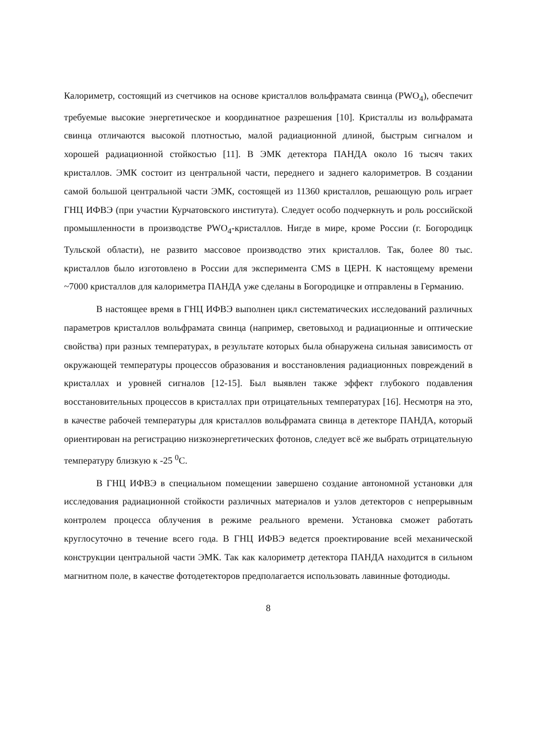Калориметр, состоящий из счетчиков на основе кристаллов вольфрамата свинца (PWO<sub>4</sub>), обеспечит требуемые высокие энергетическое и координатное разрешения [10]. Кристаллы из вольфрамата свинца отличаются высокой плотностью, малой радиационной длиной, быстрым сигналом и хорошей радиационной стойкостью [11]. В ЭМК детектора ПАНДА около 16 тысяч таких кристаллов. ЭМК состоит из центральной части, переднего и заднего калориметров. В создании самой большой центральной части ЭМК, состоящей из 11360 кристаллов, решающую роль играет ГНЦ ИФВЭ (при участии Курчатовского института). Следует особо подчеркнуть и роль российской промышленности в производстве PWO<sub>4</sub>-кристаллов. Нигде в мире, кроме России (г. Богородицк Тульской области), не развито массовое производство этих кристаллов. Так, более 80 тыс. кристаллов было изготовлено в России для эксперимента CMS в ЦЕРН. К настоящему времени ~7000 кристаллов для калориметра ПАНДА уже сделаны в Богородицке и отправлены в Германию.
В настоящее время в ГНЦ ИФВЭ выполнен цикл систематических исследований различных параметров кристаллов вольфрамата свинца (например, световыход и радиационные и оптические свойства) при разных температурах, в результате которых была обнаружена сильная зависимость от окружающей температуры процессов образования и восстановления радиационных повреждений в кристаллах и уровней сигналов [12-15]. Был выявлен также эффект глубокого подавления восстановительных процессов в кристаллах при отрицательных температурах [16]. Несмотря на это, в качестве рабочей температуры для кристаллов вольфрамата свинца в детекторе ПАНДА, который ориентирован на регистрацию низкоэнергетических фотонов, следует всё же выбрать отрицательную температуру близкую к -25 <sup>0</sup>C.
В ГНЦ ИФВЭ в специальном помещении завершено создание автономной установки для исследования радиационной стойкости различных материалов и узлов детекторов с непрерывным контролем процесса облучения в режиме реального времени. Установка сможет работать круглосуточно в течение всего года. В ГНЦ ИФВЭ ведется проектирование всей механической конструкции центральной части ЭМК. Так как калориметр детектора ПАНДА находится в сильном магнитном поле, в качестве фотодетекторов предполагается использовать лавинные фотодиоды.
8